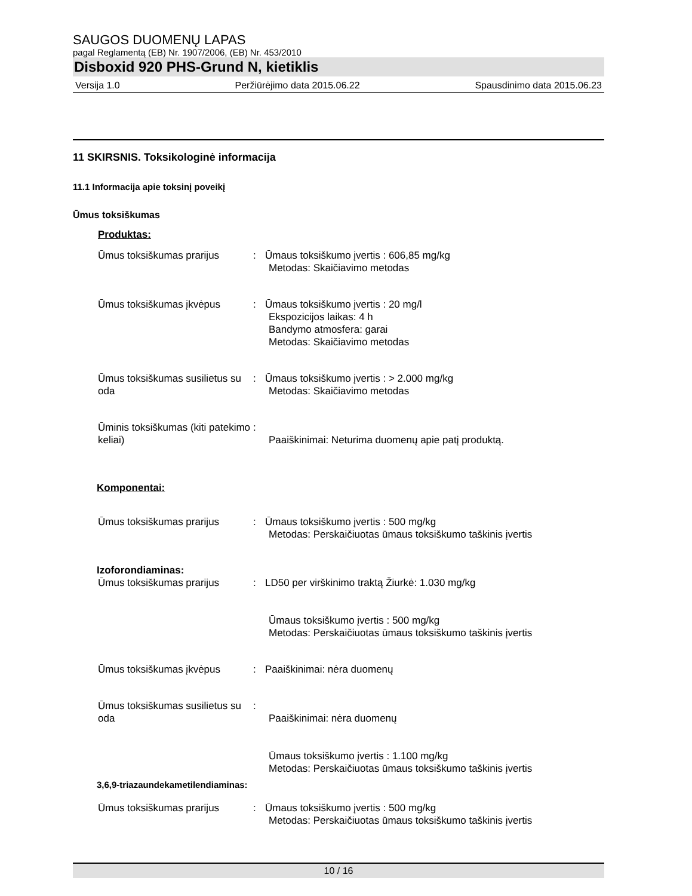SAUGOS DUOMENŲ LAPAS
pagal Reglamentą (EB) Nr. 1907/2006, (EB) Nr. 453/2010
Disboxid 920 PHS-Grund N, kietiklis
Versija 1.0 Peržiūrėjimo data 2015.06.22 Spausdinimo data 2015.06.23
11 SKIRSNIS. Toksikologinė informacija
11.1 Informacija apie toksinį poveikį
Ūmus toksiškumas
Produktas:
Ūmus toksiškumas prarijus : Ūmaus toksiškumo įvertis : 606,85 mg/kg
Metodas: Skaičiavimo metodas
Ūmus toksiškumas įkvėpus : Ūmaus toksiškumo įvertis : 20 mg/l
Ekspozicijos laikas: 4 h
Bandymo atmosfera: garai
Metodas: Skaičiavimo metodas
Ūmus toksiškumas susilietus su oda
: Ūmaus toksiškumo įvertis : > 2.000 mg/kg
Metodas: Skaičiavimo metodas
Ūminis toksiškumas (kiti patekimo keliai)
:
Paaiškinimai: Neturima duomenų apie patį produktą.
Komponentai:
Ūmus toksiškumas prarijus : Ūmaus toksiškumo įvertis : 500 mg/kg
Metodas: Perskaičiuotas ūmaus toksiškumo taškinis įvertis
Izoforondiaminas:
Ūmus toksiškumas prarijus : LD50 per virškinimo traktą Žiurkė: 1.030 mg/kg
Ūmaus toksiškumo įvertis : 500 mg/kg
Metodas: Perskaičiuotas ūmaus toksiškumo taškinis įvertis
Ūmus toksiškumas įkvėpus : Paaiškinimai: nėra duomenų
Ūmus toksiškumas susilietus su oda
:
Paaiškinimai: nėra duomenų
Ūmaus toksiškumo įvertis : 1.100 mg/kg
Metodas: Perskaičiuotas ūmaus toksiškumo taškinis įvertis
3,6,9-triazaundekametilendiaminas:
Ūmus toksiškumas prarijus : Ūmaus toksiškumo įvertis : 500 mg/kg
Metodas: Perskaičiuotas ūmaus toksiškumo taškinis įvertis
10 / 16